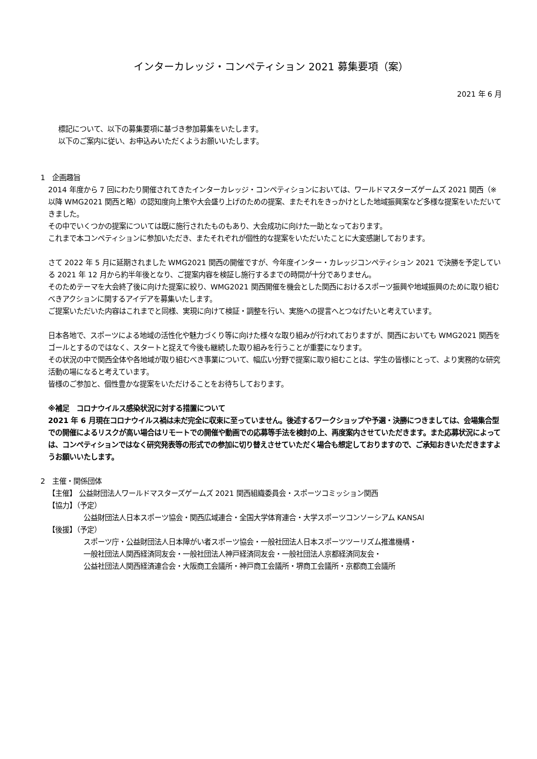インターカレッジ・コンペティション 2021 募集要項（案）
2021 年 6 月
標記について、以下の募集要項に基づき参加募集をいたします。
以下のご案内に従い、お申込みいただくようお願いいたします。
1　企画趣旨
2014 年度から 7 回にわたり開催されてきたインターカレッジ・コンペティションにおいては、ワールドマスターズゲームズ 2021 関西（※以降 WMG2021 関西と略）の認知度向上策や大会盛り上げのための提案、またそれをきっかけとした地域振興案など多様な提案をいただいてきました。
その中でいくつかの提案については既に施行されたものもあり、大会成功に向けた一助となっております。
これまで本コンペティションに参加いただき、またそれぞれが個性的な提案をいただいたことに大変感謝しております。
さて 2022 年 5 月に延期されました WMG2021 関西の開催ですが、今年度インター・カレッジコンペティション 2021 で決勝を予定している 2021 年 12 月から約半年後となり、ご提案内容を検証し施行するまでの時間が十分でありません。
そのためテーマを大会終了後に向けた提案に絞り、WMG2021 関西開催を機会とした関西におけるスポーツ振興や地域振興のために取り組むべきアクションに関するアイデアを募集いたします。
ご提案いただいた内容はこれまでと同様、実現に向けて検証・調整を行い、実施への提言へとつなげたいと考えています。
日本各地で、スポーツによる地域の活性化や魅力づくり等に向けた様々な取り組みが行われておりますが、関西においても WMG2021 関西をゴールとするのではなく、スタートと捉えて今後も継続した取り組みを行うことが重要になります。
その状況の中で関西全体や各地域が取り組むべき事業について、幅広い分野で提案に取り組むことは、学生の皆様にとって、より実務的な研究活動の場になると考えています。
皆様のご参加と、個性豊かな提案をいただけることをお待ちしております。
※補足　コロナウイルス感染状況に対する措置について
2021 年 6 月現在コロナウイルス禍は未だ完全に収束に至っていません。後述するワークショップや予選・決勝につきましては、会場集合型での開催によるリスクが高い場合はリモートでの開催や動画での応募等手法を検討の上、再度案内させていただきます。また応募状況によっては、コンペティションではなく研究発表等の形式での参加に切り替えさせていただく場合も想定しておりますので、ご承知おきいただきますようお願いいたします。
2　主催・関係団体
【主催】 公益財団法人ワールドマスターズゲームズ 2021 関西組織委員会・スポーツコミッション関西
【協力】（予定）
公益財団法人日本スポーツ協会・関西広域連合・全国大学体育連合・大学スポーツコンソーシアム KANSAI
【後援】（予定）
スポーツ庁・公益財団法人日本障がい者スポーツ協会・一般社団法人日本スポーツツーリズム推進機構・
一般社団法人関西経済同友会・一般社団法人神戸経済同友会・一般社団法人京都経済同友会・
公益社団法人関西経済連合会・大阪商工会議所・神戸商工会議所・堺商工会議所・京都商工会議所